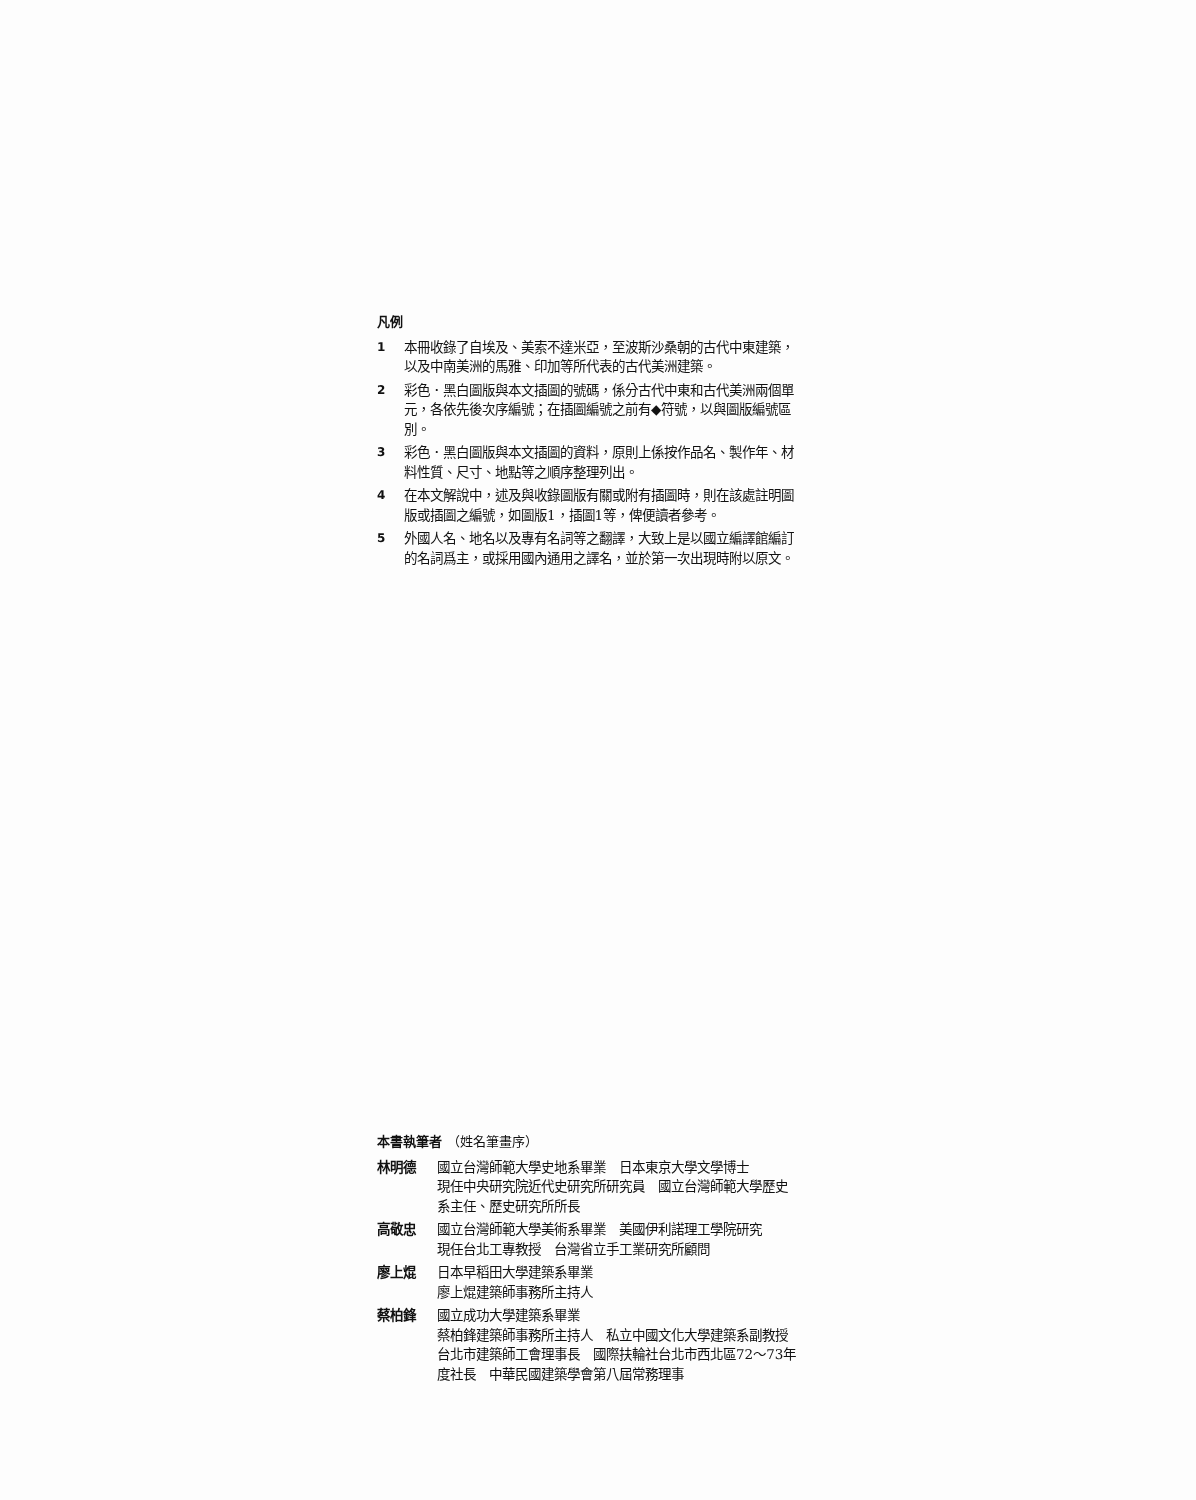凡例
1 本冊收錄了自埃及、美索不達米亞，至波斯沙桑朝的古代中東建築，以及中南美洲的馬雅、印加等所代表的古代美洲建築。
2 彩色．黑白圖版與本文插圖的號碼，係分古代中東和古代美洲兩個單元，各依先後次序編號；在插圖編號之前有◆符號，以與圖版編號區別。
3 彩色．黑白圖版與本文插圖的資料，原則上係按作品名、製作年、材料性質、尺寸、地點等之順序整理列出。
4 在本文解說中，述及與收錄圖版有關或附有插圖時，則在該處註明圖版或插圖之編號，如圖版1，插圖1等，俾便讀者參考。
5 外國人名、地名以及專有名詞等之翻譯，大致上是以國立編譯館編訂的名詞爲主，或採用國內通用之譯名，並於第一次出現時附以原文。
本書執筆者 （姓名筆畫序）
林明德 國立台灣師範大學史地系畢業　日本東京大學文學博士
現任中央研究院近代史研究所研究員　國立台灣師範大學歷史系主任、歷史研究所所長
高敬忠 國立台灣師範大學美術系畢業　美國伊利諾理工學院研究
現任台北工專教授　台灣省立手工業研究所顧問
廖上焜 日本早稻田大學建築系畢業
廖上焜建築師事務所主持人
蔡柏鋒 國立成功大學建築系畢業
蔡柏鋒建築師事務所主持人　私立中國文化大學建築系副教授　台北市建築師工會理事長　國際扶輪社台北市西北區72～73年度社長　中華民國建築學會第八屆常務理事